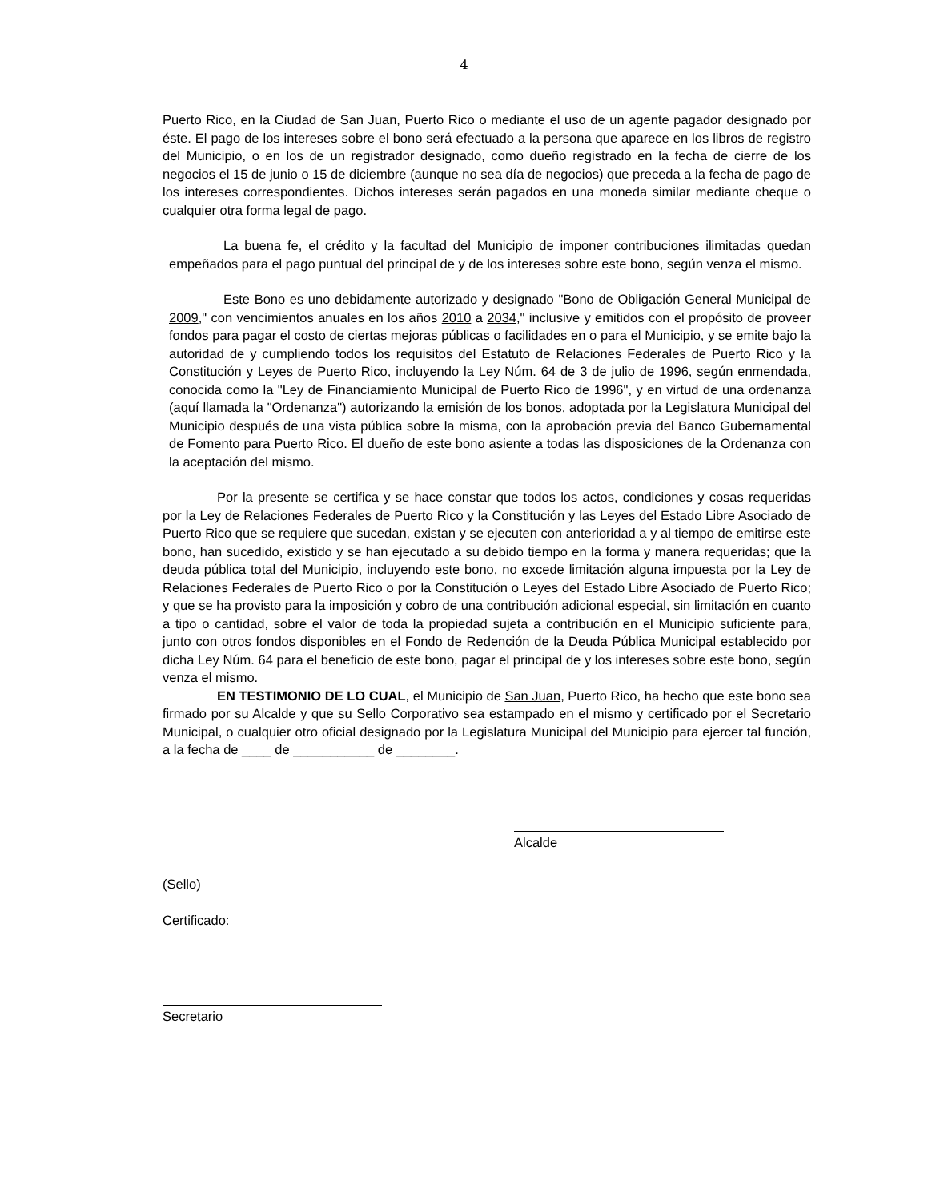4
Puerto Rico, en la Ciudad de San Juan, Puerto Rico o mediante el uso de un agente pagador designado por éste. El pago de los intereses sobre el bono será efectuado a la persona que aparece en los libros de registro del Municipio, o en los de un registrador designado, como dueño registrado en la fecha de cierre de los negocios el 15 de junio o 15 de diciembre (aunque no sea día de negocios) que preceda a la fecha de pago de los intereses correspondientes. Dichos intereses serán pagados en una moneda similar mediante cheque o cualquier otra forma legal de pago.
La buena fe, el crédito y la facultad del Municipio de imponer contribuciones ilimitadas quedan empeñados para el pago puntual del principal de y de los intereses sobre este bono, según venza el mismo.
Este Bono es uno debidamente autorizado y designado "Bono de Obligación General Municipal de 2009," con vencimientos anuales en los años 2010 a 2034," inclusive y emitidos con el propósito de proveer fondos para pagar el costo de ciertas mejoras públicas o facilidades en o para el Municipio, y se emite bajo la autoridad de y cumpliendo todos los requisitos del Estatuto de Relaciones Federales de Puerto Rico y la Constitución y Leyes de Puerto Rico, incluyendo la Ley Núm. 64 de 3 de julio de 1996, según enmendada, conocida como la "Ley de Financiamiento Municipal de Puerto Rico de 1996", y en virtud de una ordenanza (aquí llamada la "Ordenanza") autorizando la emisión de los bonos, adoptada por la Legislatura Municipal del Municipio después de una vista pública sobre la misma, con la aprobación previa del Banco Gubernamental de Fomento para Puerto Rico. El dueño de este bono asiente a todas las disposiciones de la Ordenanza con la aceptación del mismo.
Por la presente se certifica y se hace constar que todos los actos, condiciones y cosas requeridas por la Ley de Relaciones Federales de Puerto Rico y la Constitución y las Leyes del Estado Libre Asociado de Puerto Rico que se requiere que sucedan, existan y se ejecuten con anterioridad a y al tiempo de emitirse este bono, han sucedido, existido y se han ejecutado a su debido tiempo en la forma y manera requeridas; que la deuda pública total del Municipio, incluyendo este bono, no excede limitación alguna impuesta por la Ley de Relaciones Federales de Puerto Rico o por la Constitución o Leyes del Estado Libre Asociado de Puerto Rico; y que se ha provisto para la imposición y cobro de una contribución adicional especial, sin limitación en cuanto a tipo o cantidad, sobre el valor de toda la propiedad sujeta a contribución en el Municipio suficiente para, junto con otros fondos disponibles en el Fondo de Redención de la Deuda Pública Municipal establecido por dicha Ley Núm. 64 para el beneficio de este bono, pagar el principal de y los intereses sobre este bono, según venza el mismo.
EN TESTIMONIO DE LO CUAL, el Municipio de San Juan, Puerto Rico, ha hecho que este bono sea firmado por su Alcalde y que su Sello Corporativo sea estampado en el mismo y certificado por el Secretario Municipal, o cualquier otro oficial designado por la Legislatura Municipal del Municipio para ejercer tal función, a la fecha de ____ de ___________ de ________.
Alcalde
(Sello)
Certificado:
Secretario